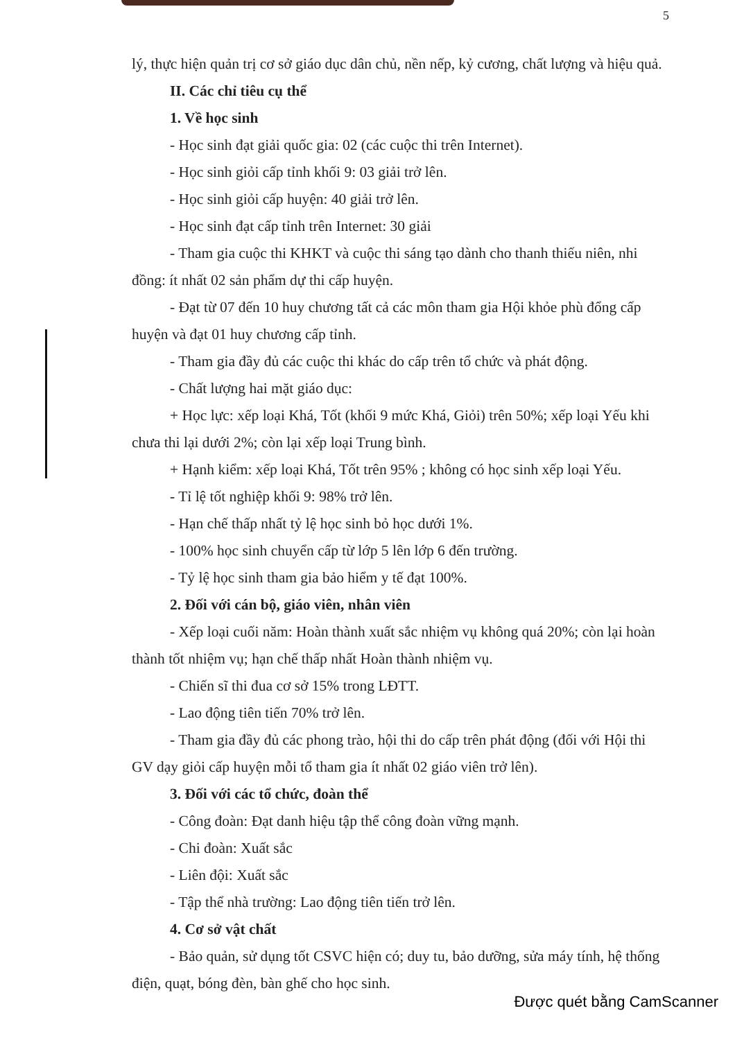5
lý, thực hiện quản trị cơ sở giáo dục dân chủ, nền nếp, kỷ cương, chất lượng và hiệu quả.
II. Các chỉ tiêu cụ thể
1. Về học sinh
- Học sinh đạt giải quốc gia: 02 (các cuộc thi trên Internet).
- Học sinh giỏi cấp tỉnh khối 9: 03 giải trở lên.
- Học sinh giỏi cấp huyện: 40 giải trở lên.
- Học sinh đạt cấp tỉnh trên Internet: 30 giải
- Tham gia cuộc thi KHKT và cuộc thi sáng tạo dành cho thanh thiếu niên, nhi đồng: ít nhất 02 sản phẩm dự thi cấp huyện.
- Đạt từ 07 đến 10 huy chương tất cả các môn tham gia Hội khỏe phù đổng cấp huyện và đạt 01 huy chương cấp tỉnh.
- Tham gia đầy đủ các cuộc thi khác do cấp trên tổ chức và phát động.
- Chất lượng hai mặt giáo dục:
+ Học lực: xếp loại Khá, Tốt (khối 9 mức Khá, Giỏi) trên 50%; xếp loại Yếu khi chưa thi lại dưới 2%; còn lại xếp loại Trung bình.
+ Hạnh kiểm: xếp loại Khá, Tốt trên 95% ; không có học sinh xếp loại Yếu.
- Tỉ lệ tốt nghiệp khối 9: 98% trở lên.
- Hạn chế thấp nhất tỷ lệ học sinh bỏ học dưới 1%.
- 100% học sinh chuyển cấp từ lớp 5 lên lớp 6 đến trường.
- Tỷ lệ học sinh tham gia bảo hiểm y tế đạt 100%.
2. Đối với cán bộ, giáo viên, nhân viên
- Xếp loại cuối năm: Hoàn thành xuất sắc nhiệm vụ không quá 20%; còn lại hoàn thành tốt nhiệm vụ; hạn chế thấp nhất Hoàn thành nhiệm vụ.
- Chiến sĩ thi đua cơ sở 15% trong LĐTT.
- Lao động tiên tiến 70% trở lên.
- Tham gia đầy đủ các phong trào, hội thi do cấp trên phát động (đối với Hội thi GV dạy giỏi cấp huyện mỗi tổ tham gia ít nhất 02 giáo viên trở lên).
3. Đối với các tổ chức, đoàn thể
- Công đoàn: Đạt danh hiệu tập thể công đoàn vững mạnh.
- Chi đoàn: Xuất sắc
- Liên đội: Xuất sắc
- Tập thể nhà trường: Lao động tiên tiến trở lên.
4. Cơ sở vật chất
- Bảo quản, sử dụng tốt CSVC hiện có; duy tu, bảo dưỡng, sửa máy tính, hệ thống điện, quạt, bóng đèn, bàn ghế cho học sinh.
Được quét bằng CamScanner